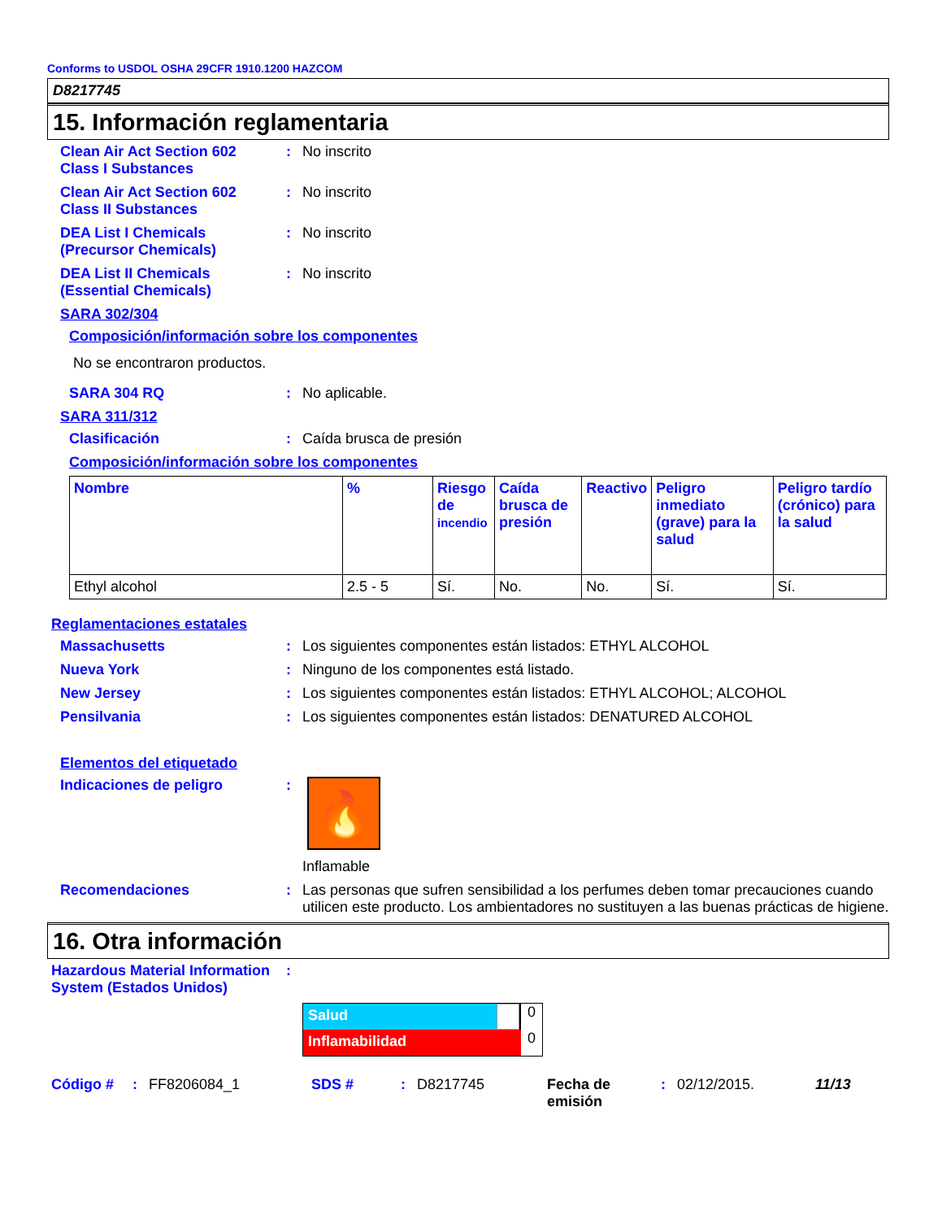Conforms to USDOL OSHA 29CFR 1910.1200 HAZCOM
D8217745
15. Información reglamentaria
Clean Air Act Section 602 Class I Substances
: No inscrito
Clean Air Act Section 602 Class II Substances
: No inscrito
DEA List I Chemicals (Precursor Chemicals)
: No inscrito
DEA List II Chemicals (Essential Chemicals)
: No inscrito
SARA 302/304
Composición/información sobre los componentes
No se encontraron productos.
SARA 304 RQ : No aplicable.
SARA 311/312
Clasificación : Caída brusca de presión
Composición/información sobre los componentes
| Nombre | % | Riesgo de incendio | Caída brusca de presión | Reactivo | Peligro inmediato (grave) para la salud | Peligro tardío (crónico) para la salud |
| --- | --- | --- | --- | --- | --- | --- |
| Ethyl alcohol | 2.5 - 5 | Sí. | No. | No. | Sí. | Sí. |
Reglamentaciones estatales
Massachusetts : Los siguientes componentes están listados: ETHYL ALCOHOL
Nueva York : Ninguno de los componentes está listado.
New Jersey : Los siguientes componentes están listados: ETHYL ALCOHOL; ALCOHOL
Pensilvania : Los siguientes componentes están listados: DENATURED ALCOHOL
Elementos del etiquetado
Indicaciones de peligro :
🔥
Inflamable
Recomendaciones : Las personas que sufren sensibilidad a los perfumes deben tomar precauciones cuando utilicen este producto. Los ambientadores no sustituyen a las buenas prácticas de higiene.
16. Otra información
Hazardous Material Information System (Estados Unidos)
:
Salud
0
Inflamabilidad
0
Código #: FF8206084_1 SDS #: D8217745 Fecha de emisión: 02/12/2015. 11/13